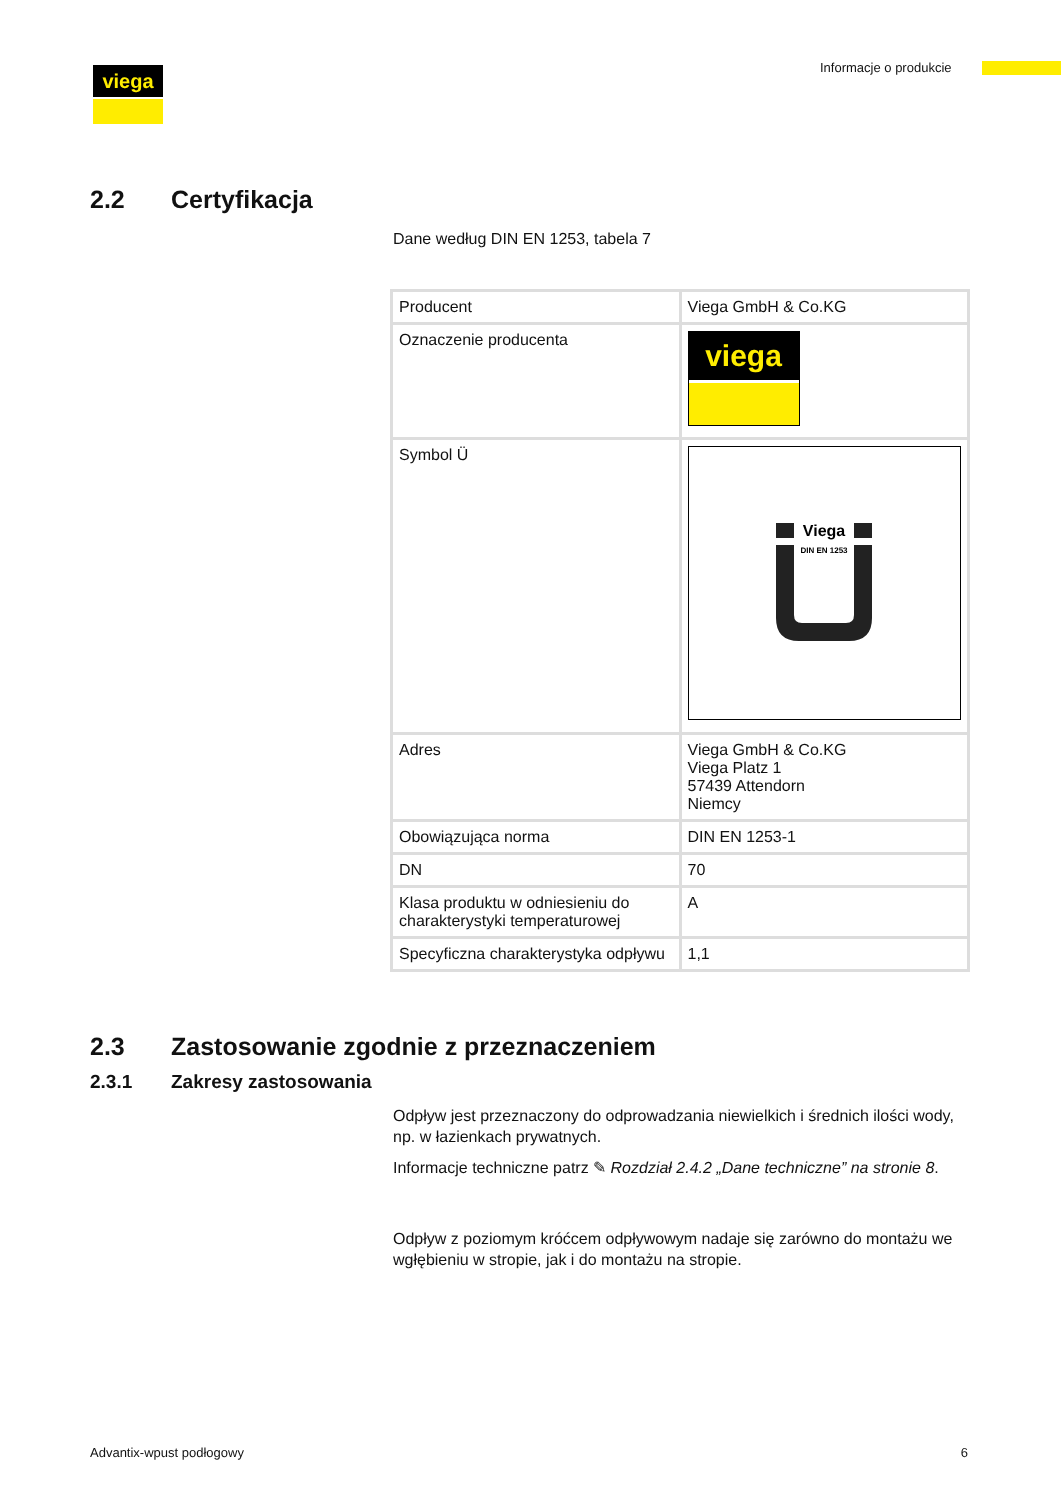viega Informacje o produkcie
2.2 Certyfikacja
Dane według DIN EN 1253, tabela 7
| Producent | Viega GmbH & Co.KG |
| Oznaczenie producenta | viega |
| Symbol Ü | Viega DIN EN 1253 |
| Adres | Viega GmbH & Co.KG Viega Platz 1 57439 Attendorn Niemcy |
| Obowiązująca norma | DIN EN 1253-1 |
| DN | 70 |
| Klasa produktu w odniesieniu do charakterystyki temperaturowej | A |
| Specyficzna charakterystyka odpływu | 1,1 |
2.3 Zastosowanie zgodnie z przeznaczeniem
2.3.1 Zakresy zastosowania
Odpływ jest przeznaczony do odprowadzania niewielkich i średnich ilości wody, np. w łazienkach prywatnych.
Informacje techniczne patrz ✎ Rozdział 2.4.2 „Dane techniczne” na stronie 8.
Odpływ z poziomym króćcem odpływowym nadaje się zarówno do montażu we wgłębieniu w stropie, jak i do montażu na stropie.
Advantix-wpust podłogowy 6